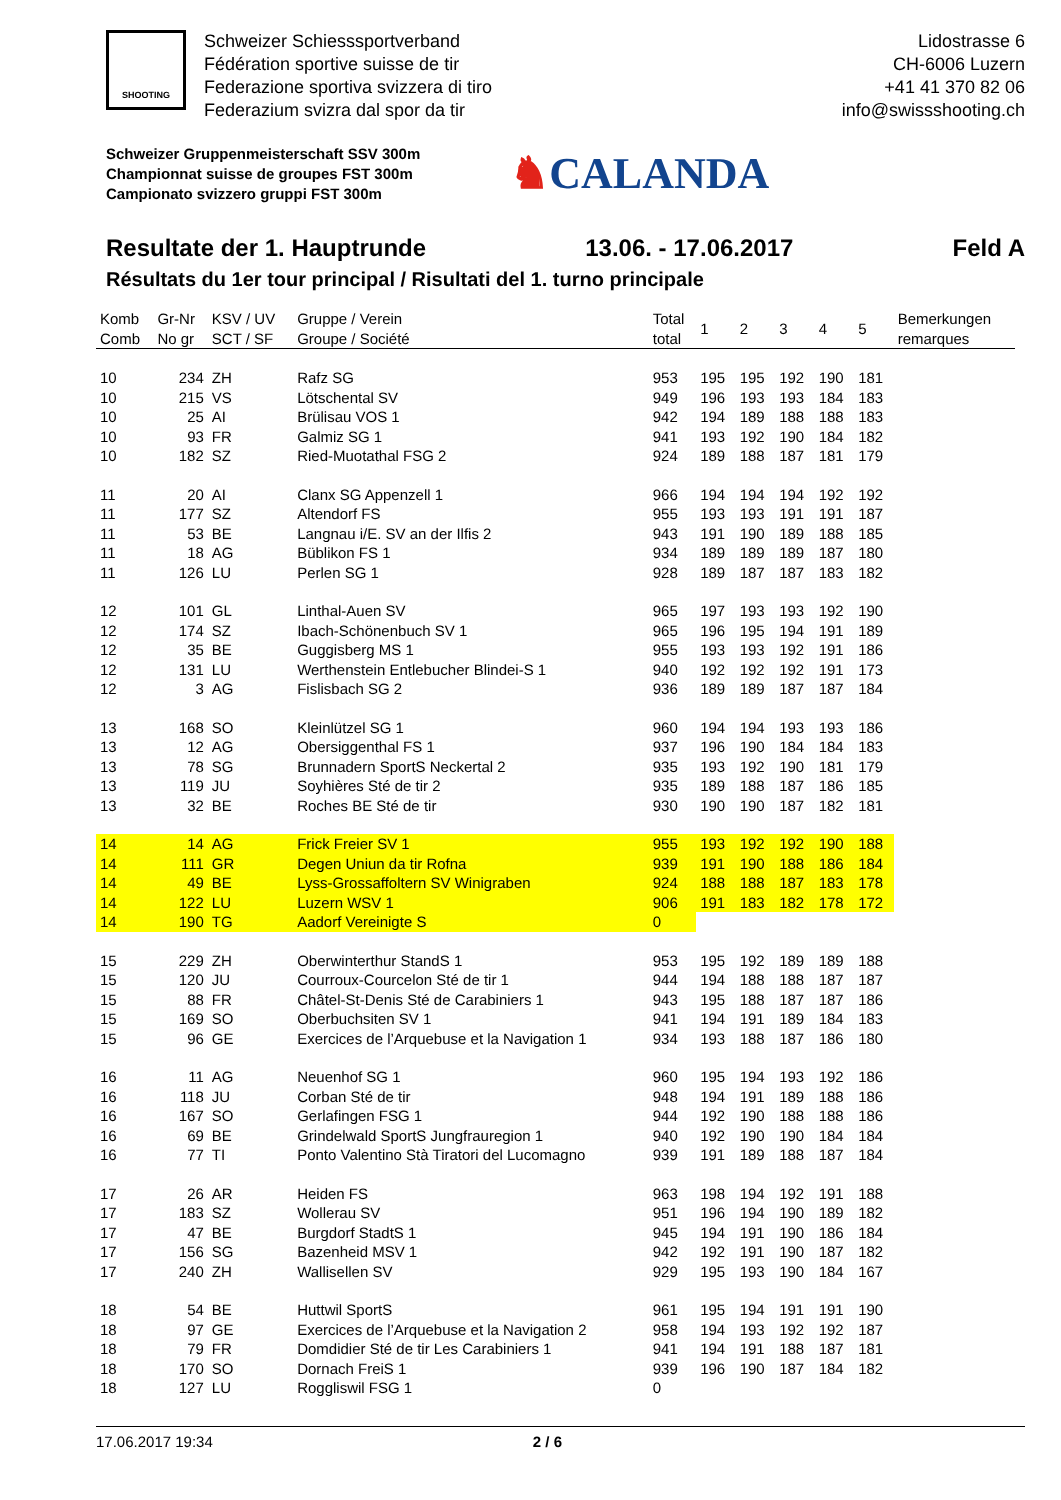SHOOTING
Schweizer Schiesssportverband
Fédération sportive suisse de tir
Federazione sportiva svizzera di tiro
Federazium svizra dal spor da tir
Lidostrasse 6
CH-6006 Luzern
+41 41 370 82 06
info@swissshooting.ch
Schweizer Gruppenmeisterschaft SSV 300m
Championnat suisse de groupes FST 300m
Campionato svizzero gruppi FST 300m
♞CALANDA
Resultate der 1. Hauptrunde 13.06. - 17.06.2017 Feld A
Résultats du 1er tour principal / Risultati del 1. turno principale
| Komb Comb | Gr-Nr No gr | KSV / UV SCT / SF | Gruppe / Verein Groupe / Société | Total total | 1 | 2 | 3 | 4 | 5 | Bemerkungen remarques |
| --- | --- | --- | --- | --- | --- | --- | --- | --- | --- | --- |
| 10 | 234 | ZH | Rafz SG | 953 | 195 | 195 | 192 | 190 | 181 | |
| 10 | 215 | VS | Lötschental SV | 949 | 196 | 193 | 193 | 184 | 183 | |
| 10 | 25 | AI | Brülisau VOS 1 | 942 | 194 | 189 | 188 | 188 | 183 | |
| 10 | 93 | FR | Galmiz SG 1 | 941 | 193 | 192 | 190 | 184 | 182 | |
| 10 | 182 | SZ | Ried-Muotathal FSG 2 | 924 | 189 | 188 | 187 | 181 | 179 | |
| 11 | 20 | AI | Clanx SG Appenzell 1 | 966 | 194 | 194 | 194 | 192 | 192 | |
| 11 | 177 | SZ | Altendorf FS | 955 | 193 | 193 | 191 | 191 | 187 | |
| 11 | 53 | BE | Langnau i/E. SV an der Ilfis 2 | 943 | 191 | 190 | 189 | 188 | 185 | |
| 11 | 18 | AG | Büblikon FS 1 | 934 | 189 | 189 | 189 | 187 | 180 | |
| 11 | 126 | LU | Perlen SG 1 | 928 | 189 | 187 | 187 | 183 | 182 | |
| 12 | 101 | GL | Linthal-Auen SV | 965 | 197 | 193 | 193 | 192 | 190 | |
| 12 | 174 | SZ | Ibach-Schönenbuch SV 1 | 965 | 196 | 195 | 194 | 191 | 189 | |
| 12 | 35 | BE | Guggisberg MS 1 | 955 | 193 | 193 | 192 | 191 | 186 | |
| 12 | 131 | LU | Werthenstein Entlebucher Blindei-S 1 | 940 | 192 | 192 | 192 | 191 | 173 | |
| 12 | 3 | AG | Fislisbach SG 2 | 936 | 189 | 189 | 187 | 187 | 184 | |
| 13 | 168 | SO | Kleinlützel SG 1 | 960 | 194 | 194 | 193 | 193 | 186 | |
| 13 | 12 | AG | Obersiggenthal FS 1 | 937 | 196 | 190 | 184 | 184 | 183 | |
| 13 | 78 | SG | Brunnadern SportS Neckertal 2 | 935 | 193 | 192 | 190 | 181 | 179 | |
| 13 | 119 | JU | Soyhières Sté de tir 2 | 935 | 189 | 188 | 187 | 186 | 185 | |
| 13 | 32 | BE | Roches BE Sté de tir | 930 | 190 | 190 | 187 | 182 | 181 | |
| 14 | 14 | AG | Frick Freier SV 1 | 955 | 193 | 192 | 192 | 190 | 188 | |
| 14 | 111 | GR | Degen Uniun da tir Rofna | 939 | 191 | 190 | 188 | 186 | 184 | |
| 14 | 49 | BE | Lyss-Grossaffoltern SV Winigraben | 924 | 188 | 188 | 187 | 183 | 178 | |
| 14 | 122 | LU | Luzern WSV 1 | 906 | 191 | 183 | 182 | 178 | 172 | |
| 14 | 190 | TG | Aadorf Vereinigte S | 0 | | | | | | |
| 15 | 229 | ZH | Oberwinterthur StandS 1 | 953 | 195 | 192 | 189 | 189 | 188 | |
| 15 | 120 | JU | Courroux-Courcelon Sté de tir 1 | 944 | 194 | 188 | 188 | 187 | 187 | |
| 15 | 88 | FR | Châtel-St-Denis Sté de Carabiniers 1 | 943 | 195 | 188 | 187 | 187 | 186 | |
| 15 | 169 | SO | Oberbuchsiten SV 1 | 941 | 194 | 191 | 189 | 184 | 183 | |
| 15 | 96 | GE | Exercices de l’Arquebuse et la Navigation 1 | 934 | 193 | 188 | 187 | 186 | 180 | |
| 16 | 11 | AG | Neuenhof SG 1 | 960 | 195 | 194 | 193 | 192 | 186 | |
| 16 | 118 | JU | Corban Sté de tir | 948 | 194 | 191 | 189 | 188 | 186 | |
| 16 | 167 | SO | Gerlafingen FSG 1 | 944 | 192 | 190 | 188 | 188 | 186 | |
| 16 | 69 | BE | Grindelwald SportS Jungfrauregion 1 | 940 | 192 | 190 | 190 | 184 | 184 | |
| 16 | 77 | TI | Ponto Valentino Stà Tiratori del Lucomagno | 939 | 191 | 189 | 188 | 187 | 184 | |
| 17 | 26 | AR | Heiden FS | 963 | 198 | 194 | 192 | 191 | 188 | |
| 17 | 183 | SZ | Wollerau SV | 951 | 196 | 194 | 190 | 189 | 182 | |
| 17 | 47 | BE | Burgdorf StadtS 1 | 945 | 194 | 191 | 190 | 186 | 184 | |
| 17 | 156 | SG | Bazenheid MSV 1 | 942 | 192 | 191 | 190 | 187 | 182 | |
| 17 | 240 | ZH | Wallisellen SV | 929 | 195 | 193 | 190 | 184 | 167 | |
| 18 | 54 | BE | Huttwil SportS | 961 | 195 | 194 | 191 | 191 | 190 | |
| 18 | 97 | GE | Exercices de l’Arquebuse et la Navigation 2 | 958 | 194 | 193 | 192 | 192 | 187 | |
| 18 | 79 | FR | Domdidier Sté de tir Les Carabiniers 1 | 941 | 194 | 191 | 188 | 187 | 181 | |
| 18 | 170 | SO | Dornach FreiS 1 | 939 | 196 | 190 | 187 | 184 | 182 | |
| 18 | 127 | LU | Roggliswil FSG 1 | 0 | | | | | | |
17.06.2017 19:34 2 / 6